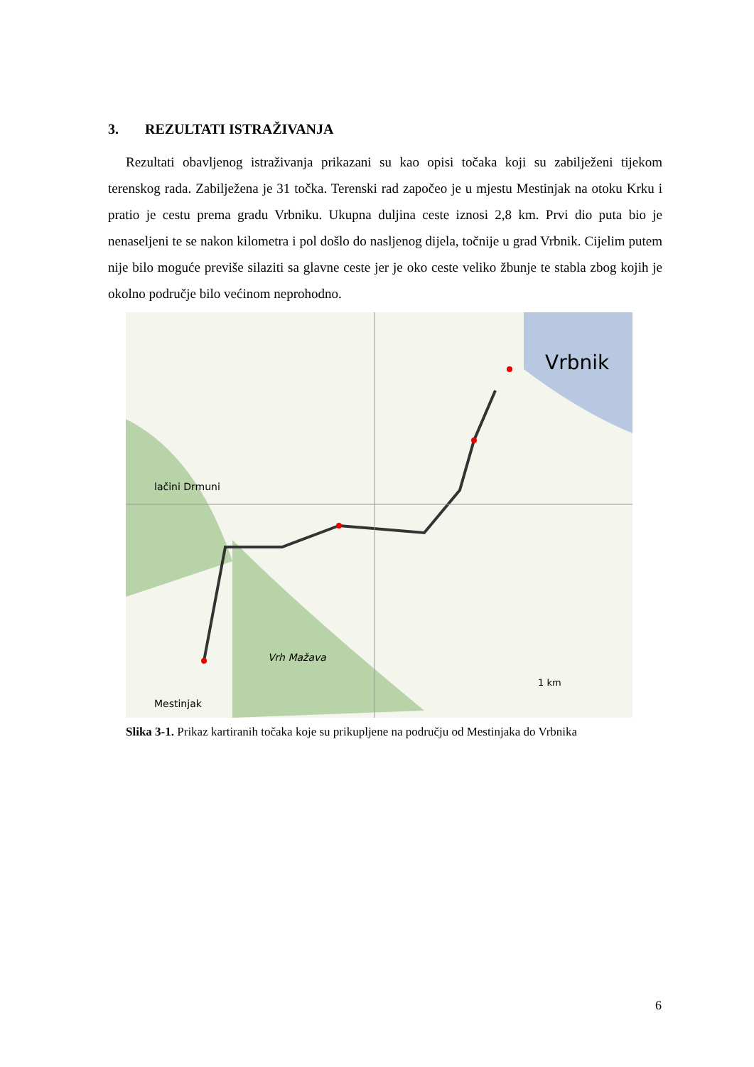3. REZULTATI ISTRAŽIVANJA
Rezultati obavljenog istraživanja prikazani su kao opisi točaka koji su zabilježeni tijekom terenskog rada. Zabilježena je 31 točka. Terenski rad započeo je u mjestu Mestinjak na otoku Krku i pratio je cestu prema gradu Vrbniku. Ukupna duljina ceste iznosi 2,8 km. Prvi dio puta bio je nenaseljeni te se nakon kilometra i pol došlo do nasljenog dijela, točnije u grad Vrbnik. Cijelim putem nije bilo moguće previše silaziti sa glavne ceste jer je oko ceste veliko žbunje te stabla zbog kojih je okolno područje bilo većinom neprohodno.
Vrbnik
lačini Drmuni
Vrh Mažava
Mestinjak
1 km
Slika 3-1. Prikaz kartiranih točaka koje su prikupljene na području od Mestinjaka do Vrbnika
6